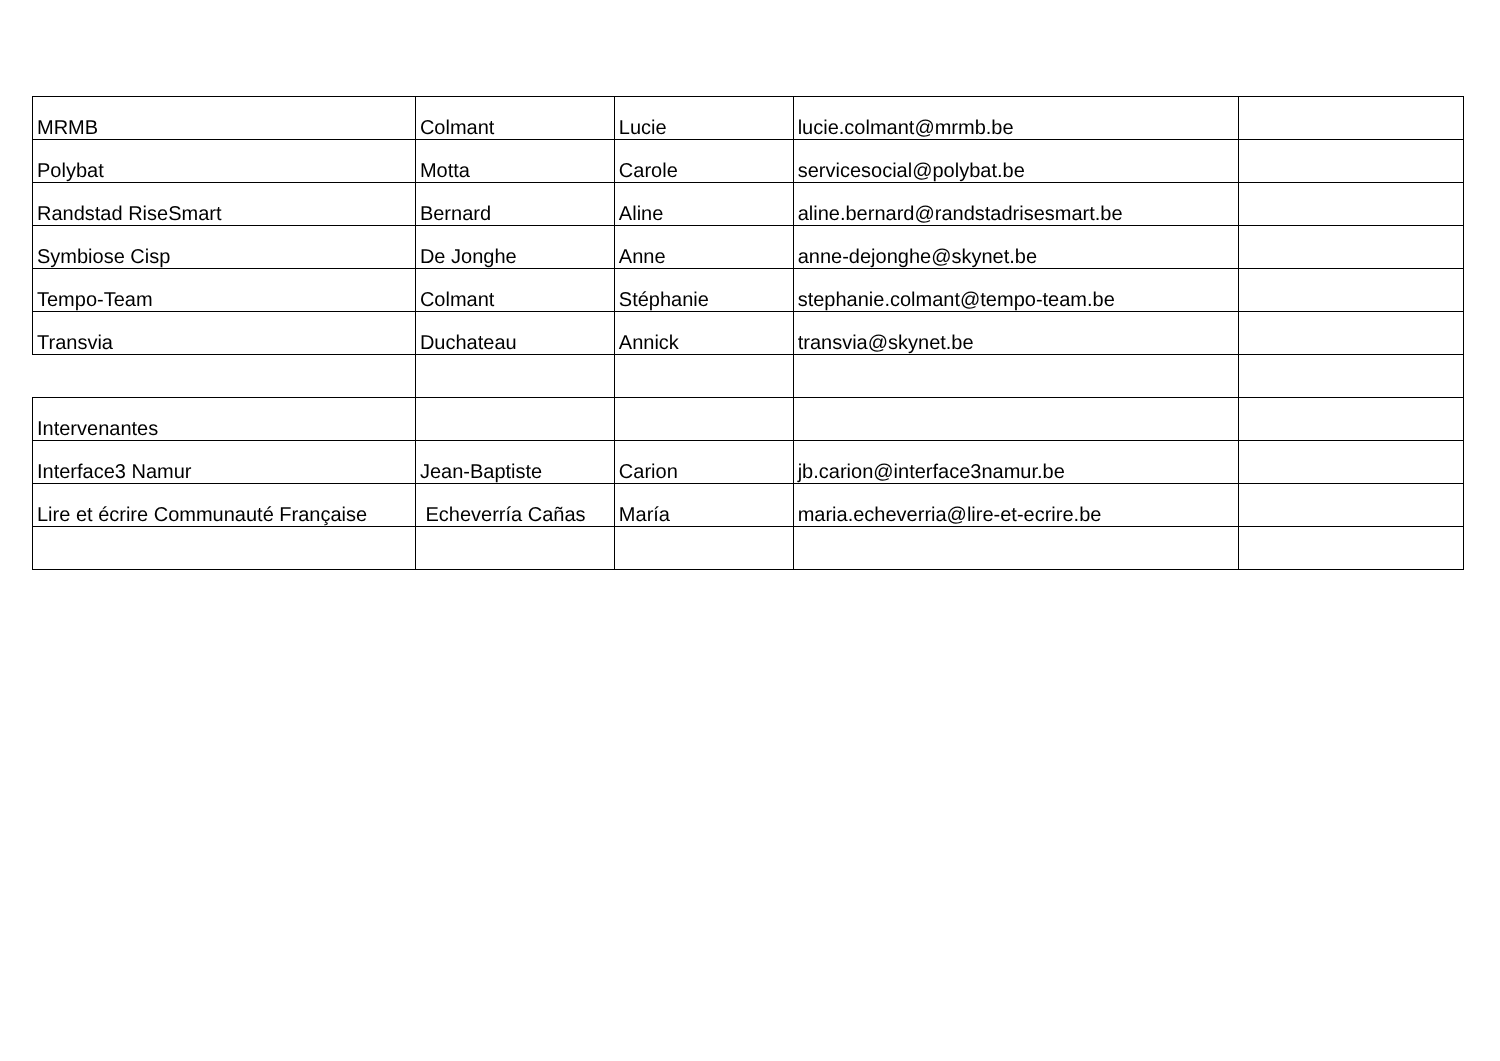| MRMB | Colmant | Lucie | lucie.colmant@mrmb.be | |
| Polybat | Motta | Carole | servicesocial@polybat.be | |
| Randstad RiseSmart | Bernard | Aline | aline.bernard@randstadrisesmart.be | |
| Symbiose Cisp | De Jonghe | Anne | anne-dejonghe@skynet.be | |
| Tempo-Team | Colmant | Stéphanie | stephanie.colmant@tempo-team.be | |
| Transvia | Duchateau | Annick | transvia@skynet.be | |
| Intervenantes | | | | |
| Interface3 Namur | Jean-Baptiste | Carion | jb.carion@interface3namur.be | |
| Lire et écrire Communauté Française | Echeverría Cañas | María | maria.echeverria@lire-et-ecrire.be | |